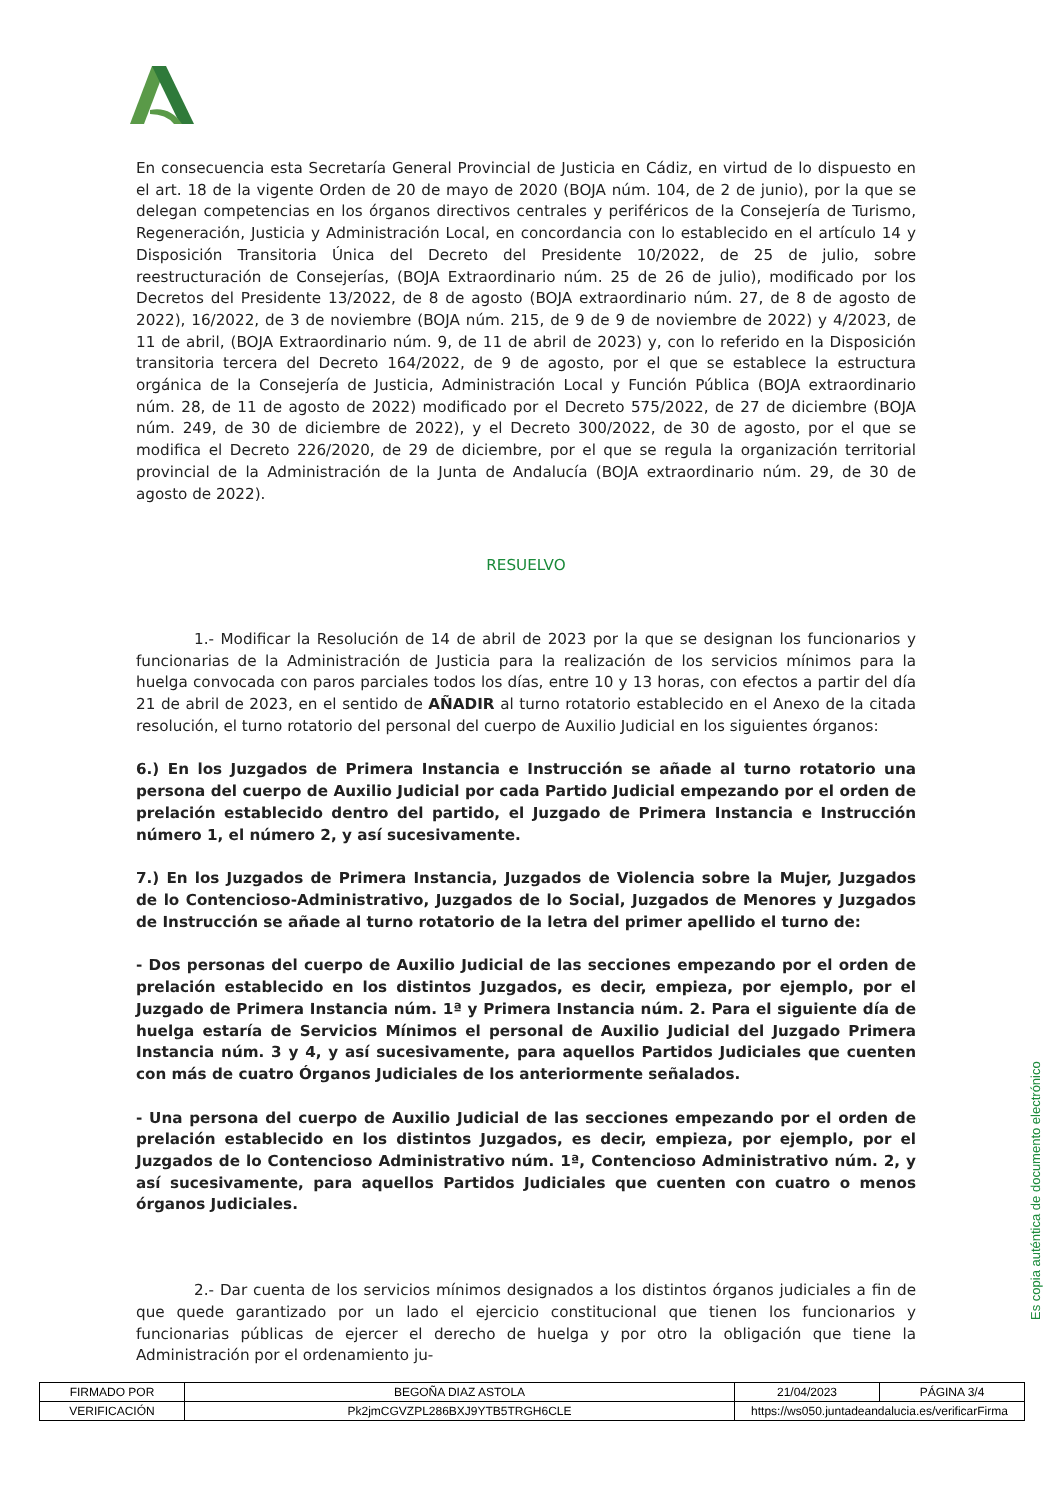En consecuencia esta Secretaría General Provincial de Justicia en Cádiz, en virtud de lo dispuesto en el art. 18 de la vigente Orden de 20 de mayo de 2020 (BOJA núm. 104, de 2 de junio), por la que se delegan competencias en los órganos directivos centrales y periféricos de la Consejería de Turismo, Regeneración, Justicia y Administración Local, en concordancia con lo establecido en el artículo 14 y Disposición Transitoria Única del Decreto del Presidente 10/2022, de 25 de julio, sobre reestructuración de Consejerías, (BOJA Extraordinario núm. 25 de 26 de julio), modificado por los Decretos del Presidente 13/2022, de 8 de agosto (BOJA extraordinario núm. 27, de 8 de agosto de 2022), 16/2022, de 3 de noviembre (BOJA núm. 215, de 9 de 9 de noviembre de 2022) y 4/2023, de 11 de abril, (BOJA Extraordinario núm. 9, de 11 de abril de 2023) y, con lo referido en la Disposición transitoria tercera del Decreto 164/2022, de 9 de agosto, por el que se establece la estructura orgánica de la Consejería de Justicia, Administración Local y Función Pública (BOJA extraordinario núm. 28, de 11 de agosto de 2022) modificado por el Decreto 575/2022, de 27 de diciembre (BOJA núm. 249, de 30 de diciembre de 2022), y el Decreto 300/2022, de 30 de agosto, por el que se modifica el Decreto 226/2020, de 29 de diciembre, por el que se regula la organización territorial provincial de la Administración de la Junta de Andalucía (BOJA extraordinario núm. 29, de 30 de agosto de 2022).
RESUELVO
1.- Modificar la Resolución de 14 de abril de 2023 por la que se designan los funcionarios y funcionarias de la Administración de Justicia para la realización de los servicios mínimos para la huelga convocada con paros parciales todos los días, entre 10 y 13 horas, con efectos a partir del día 21 de abril de 2023, en el sentido de AÑADIR al turno rotatorio establecido en el Anexo de la citada resolución, el turno rotatorio del personal del cuerpo de Auxilio Judicial en los siguientes órganos:
6.) En los Juzgados de Primera Instancia e Instrucción se añade al turno rotatorio una persona del cuerpo de Auxilio Judicial por cada Partido Judicial empezando por el orden de prelación establecido dentro del partido, el Juzgado de Primera Instancia e Instrucción número 1, el número 2, y así sucesivamente.
7.) En los Juzgados de Primera Instancia, Juzgados de Violencia sobre la Mujer, Juzgados de lo Contencioso-Administrativo, Juzgados de lo Social, Juzgados de Menores y Juzgados de Instrucción se añade al turno rotatorio de la letra del primer apellido el turno de:
- Dos personas del cuerpo de Auxilio Judicial de las secciones empezando por el orden de prelación establecido en los distintos Juzgados, es decir, empieza, por ejemplo, por el Juzgado de Primera Instancia núm. 1ª y Primera Instancia núm. 2. Para el siguiente día de huelga estaría de Servicios Mínimos el personal de Auxilio Judicial del Juzgado Primera Instancia núm. 3 y 4, y así sucesivamente, para aquellos Partidos Judiciales que cuenten con más de cuatro Órganos Judiciales de los anteriormente señalados.
- Una persona del cuerpo de Auxilio Judicial de las secciones empezando por el orden de prelación establecido en los distintos Juzgados, es decir, empieza, por ejemplo, por el Juzgados de lo Contencioso Administrativo núm. 1ª, Contencioso Administrativo núm. 2, y así sucesivamente, para aquellos Partidos Judiciales que cuenten con cuatro o menos órganos Judiciales.
2.- Dar cuenta de los servicios mínimos designados a los distintos órganos judiciales a fin de que quede garantizado por un lado el ejercicio constitucional que tienen los funcionarios y funcionarias públicas de ejercer el derecho de huelga y por otro la obligación que tiene la Administración por el ordenamiento ju-
Es copia auténtica de documento electrónico
| FIRMADO POR | BEGOÑA DIAZ ASTOLA | | 21/04/2023 | PÁGINA 3/4 |
| VERIFICACIÓN | Pk2jmCGVZPL286BXJ9YTB5TRGH6CLE | https://ws050.juntadeandalucia.es/verificarFirma | | |